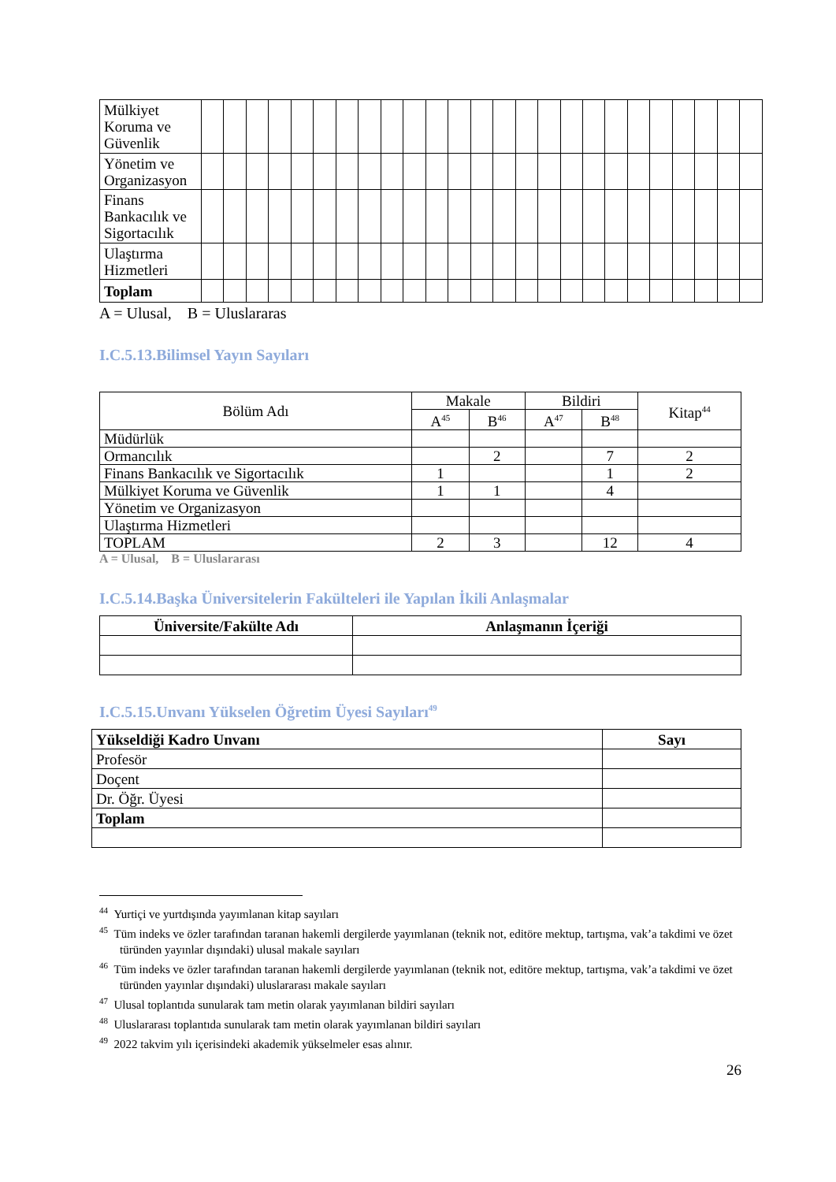| Mülkiyet Koruma ve Güvenlik | | | | | | | | | | | | | | | | | | | | | | | | | |
| Yönetim ve Organizasyon | | | | | | | | | | | | | | | | | | | | | | | | | |
| Finans Bankacılık ve Sigortacılık | | | | | | | | | | | | | | | | | | | | | | | | | |
| Ulaştırma Hizmetleri | | | | | | | | | | | | | | | | | | | | | | | | | |
| Toplam | | | | | | | | | | | | | | | | | | | | | | | | | |
A = Ulusal, B = Uluslararas
I.C.5.13.Bilimsel Yayın Sayıları
| Bölüm Adı | Makale | | Bildiri | | Kitap<sup>44</sup> |
| --- | --- | --- | --- | --- | --- |
| | A<sup>45</sup> | B<sup>46</sup> | A<sup>47</sup> | B<sup>48</sup> | |
| Müdürlük | | | | | |
| Ormancılık | | 2 | | 7 | 2 |
| Finans Bankacılık ve Sigortacılık | 1 | | | 1 | 2 |
| Mülkiyet Koruma ve Güvenlik | 1 | 1 | | 4 | |
| Yönetim ve Organizasyon | | | | | |
| Ulaştırma Hizmetleri | | | | | |
| TOPLAM | 2 | 3 | | 12 | 4 |
A = Ulusal, B = Uluslararası
I.C.5.14.Başka Üniversitelerin Fakülteleri ile Yapılan İkili Anlaşmalar
| Üniversite/Fakülte Adı | Anlaşmanın İçeriği |
| --- | --- |
I.C.5.15.Unvanı Yükselen Öğretim Üyesi Sayıları<sup>49</sup>
| Yükseldiği Kadro Unvanı | Sayı |
| Profesör | |
| Doçent | |
| Dr. Öğr. Üyesi | |
| Toplam | |
<sup>44</sup> Yurtiçi ve yurtdışında yayımlanan kitap sayıları
<sup>45</sup> Tüm indeks ve özler tarafından taranan hakemli dergilerde yayımlanan (teknik not, editöre mektup, tartışma, vak’a takdimi ve özet türünden yayınlar dışındaki) ulusal makale sayıları
<sup>46</sup> Tüm indeks ve özler tarafından taranan hakemli dergilerde yayımlanan (teknik not, editöre mektup, tartışma, vak’a takdimi ve özet türünden yayınlar dışındaki) uluslararası makale sayıları
<sup>47</sup> Ulusal toplantıda sunularak tam metin olarak yayımlanan bildiri sayıları
<sup>48</sup> Uluslararası toplantıda sunularak tam metin olarak yayımlanan bildiri sayıları
<sup>49</sup> 2022 takvim yılı içerisindeki akademik yükselmeler esas alınır.
26